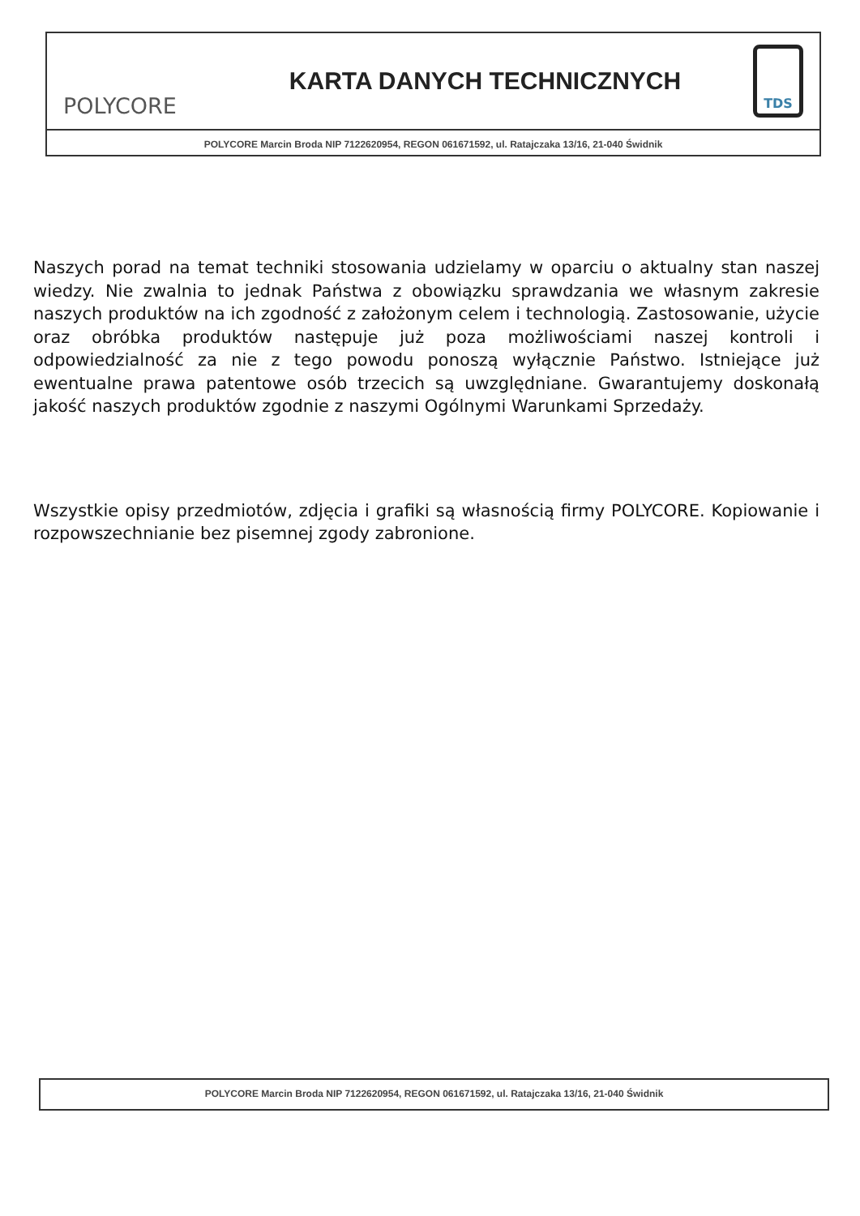POLYCORE
KARTA DANYCH TECHNICZNYCH
TDS
POLYCORE Marcin Broda NIP 7122620954, REGON 061671592, ul. Ratajczaka 13/16, 21-040 Świdnik
Naszych porad na temat techniki stosowania udzielamy w oparciu o aktualny stan naszej wiedzy. Nie zwalnia to jednak Państwa z obowiązku sprawdzania we własnym zakresie naszych produktów na ich zgodność z założonym celem i technologią. Zastosowanie, użycie oraz obróbka produktów następuje już poza możliwościami naszej kontroli i odpowiedzialność za nie z tego powodu ponoszą wyłącznie Państwo. Istniejące już ewentualne prawa patentowe osób trzecich są uwzględniane. Gwarantujemy doskonałą jakość naszych produktów zgodnie z naszymi Ogólnymi Warunkami Sprzedaży.
Wszystkie opisy przedmiotów, zdjęcia i grafiki są własnością firmy POLYCORE. Kopiowanie i rozpowszechnianie bez pisemnej zgody zabronione.
POLYCORE Marcin Broda NIP 7122620954, REGON 061671592, ul. Ratajczaka 13/16, 21-040 Świdnik